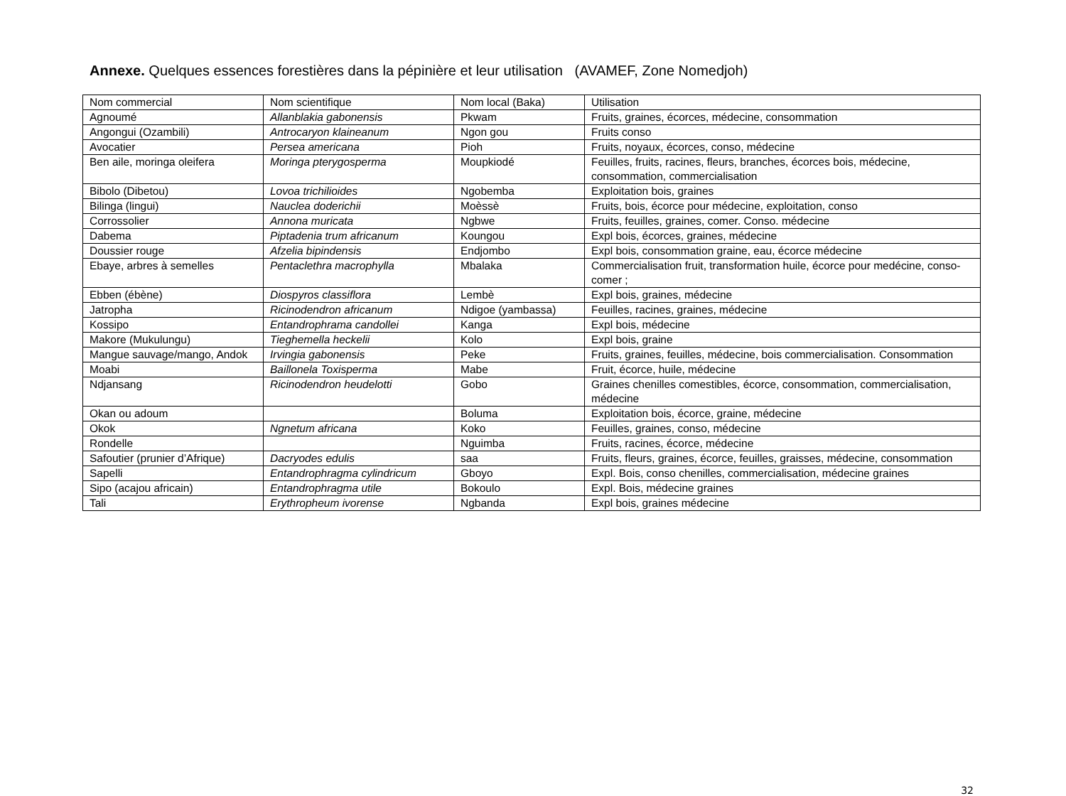Annexe. Quelques essences forestières dans la pépinière et leur utilisation (AVAMEF, Zone Nomedjoh)
| Nom commercial | Nom scientifique | Nom local (Baka) | Utilisation |
| Agnoumé | Allanblakia gabonensis | Pkwam | Fruits, graines, écorces, médecine, consommation |
| Angongui (Ozambili) | Antrocaryon klaineanum | Ngon gou | Fruits conso |
| Avocatier | Persea americana | Pioh | Fruits, noyaux, écorces, conso, médecine |
| Ben aile, moringa oleifera | Moringa pterygosperma | Moupkiodé | Feuilles, fruits, racines, fleurs, branches, écorces bois, médecine, consommation, commercialisation |
| Bibolo (Dibetou) | Lovoa trichilioides | Ngobemba | Exploitation bois, graines |
| Bilinga (lingui) | Nauclea doderichii | Moèssè | Fruits, bois, écorce pour médecine, exploitation, conso |
| Corrossolier | Annona muricata | Ngbwe | Fruits, feuilles, graines, comer. Conso. médecine |
| Dabema | Piptadenia trum africanum | Koungou | Expl bois, écorces, graines, médecine |
| Doussier rouge | Afzelia bipindensis | Endjombo | Expl bois, consommation graine, eau, écorce médecine |
| Ebaye, arbres à semelles | Pentaclethra macrophylla | Mbalaka | Commercialisation fruit, transformation huile, écorce pour medécine, conso-comer ; |
| Ebben (ébène) | Diospyros classiflora | Lembè | Expl bois, graines, médecine |
| Jatropha | Ricinodendron africanum | Ndigoe (yambassa) | Feuilles, racines, graines, médecine |
| Kossipo | Entandrophrama candollei | Kanga | Expl bois, médecine |
| Makore (Mukulungu) | Tieghemella heckelii | Kolo | Expl bois, graine |
| Mangue sauvage/mango, Andok | Irvingia gabonensis | Peke | Fruits, graines, feuilles, médecine, bois commercialisation. Consommation |
| Moabi | Baillonela Toxisperma | Mabe | Fruit, écorce, huile, médecine |
| Ndjansang | Ricinodendron heudelotti | Gobo | Graines chenilles comestibles, écorce, consommation, commercialisation, médecine |
| Okan ou adoum | | Boluma | Exploitation bois, écorce, graine, médecine |
| Okok | Ngnetum africana | Koko | Feuilles, graines, conso, médecine |
| Rondelle | | Nguimba | Fruits, racines, écorce, médecine |
| Safoutier (prunier d’Afrique) | Dacryodes edulis | saa | Fruits, fleurs, graines, écorce, feuilles, graisses, médecine, consommation |
| Sapelli | Entandrophragma cylindricum | Gboyo | Expl. Bois, conso chenilles, commercialisation, médecine graines |
| Sipo (acajou africain) | Entandrophragma utile | Bokoulo | Expl. Bois, médecine graines |
| Tali | Erythropheum ivorense | Ngbanda | Expl bois, graines médecine |
32